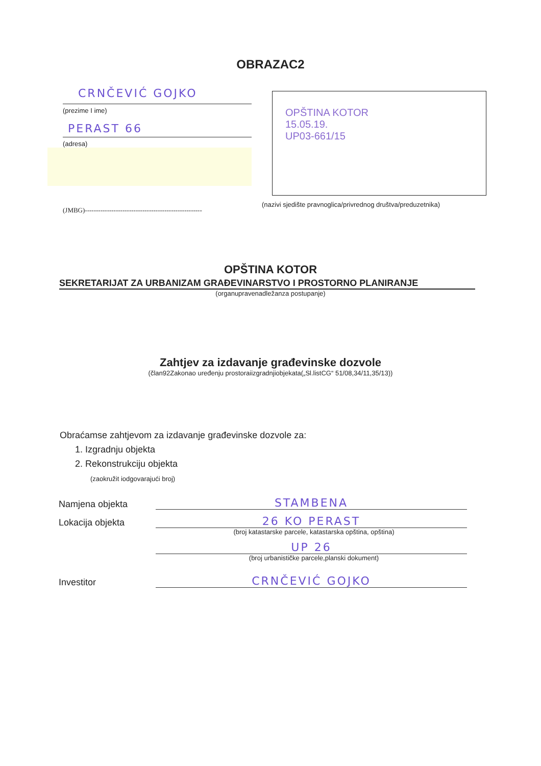OBRAZAC2
CRNČEVIĆ GOJKO
(prezime I ime)
PERAST 66
(adresa)
(JMBG)-----------------------------------------------------
OPŠTINA KOTOR
15.05.19.
UP03-661/15
(nazivi sjedište pravnoglica/privrednog društva/preduzetnika)
OPŠTINA KOTOR
SEKRETARIJAT ZA URBANIZAM GRAĐEVINARSTVO I PROSTORNO PLANIRANJE
(organupravenadležanza postupanje)
Zahtjev za izdavanje građevinske dozvole
(član92Zakonao uređenju prostoraiizgradnjiobjekata(„Sl.listCG“ 51/08,34/11,35/13))
Obraćamse zahtjevom za izdavanje građevinske dozvole za:
1. Izgradnju objekta
2. Rekonstrukciju objekta
(zaokružit iodgovarajući broj)
Namjena objekta
STAMBENA
Lokacija objekta
26 KO PERAST
(broj katastarske parcele, katastarska opština, opština)
UP 26
(broj urbanističke parcele,planski dokument)
Investitor
CRNČEVIĆ GOJKO